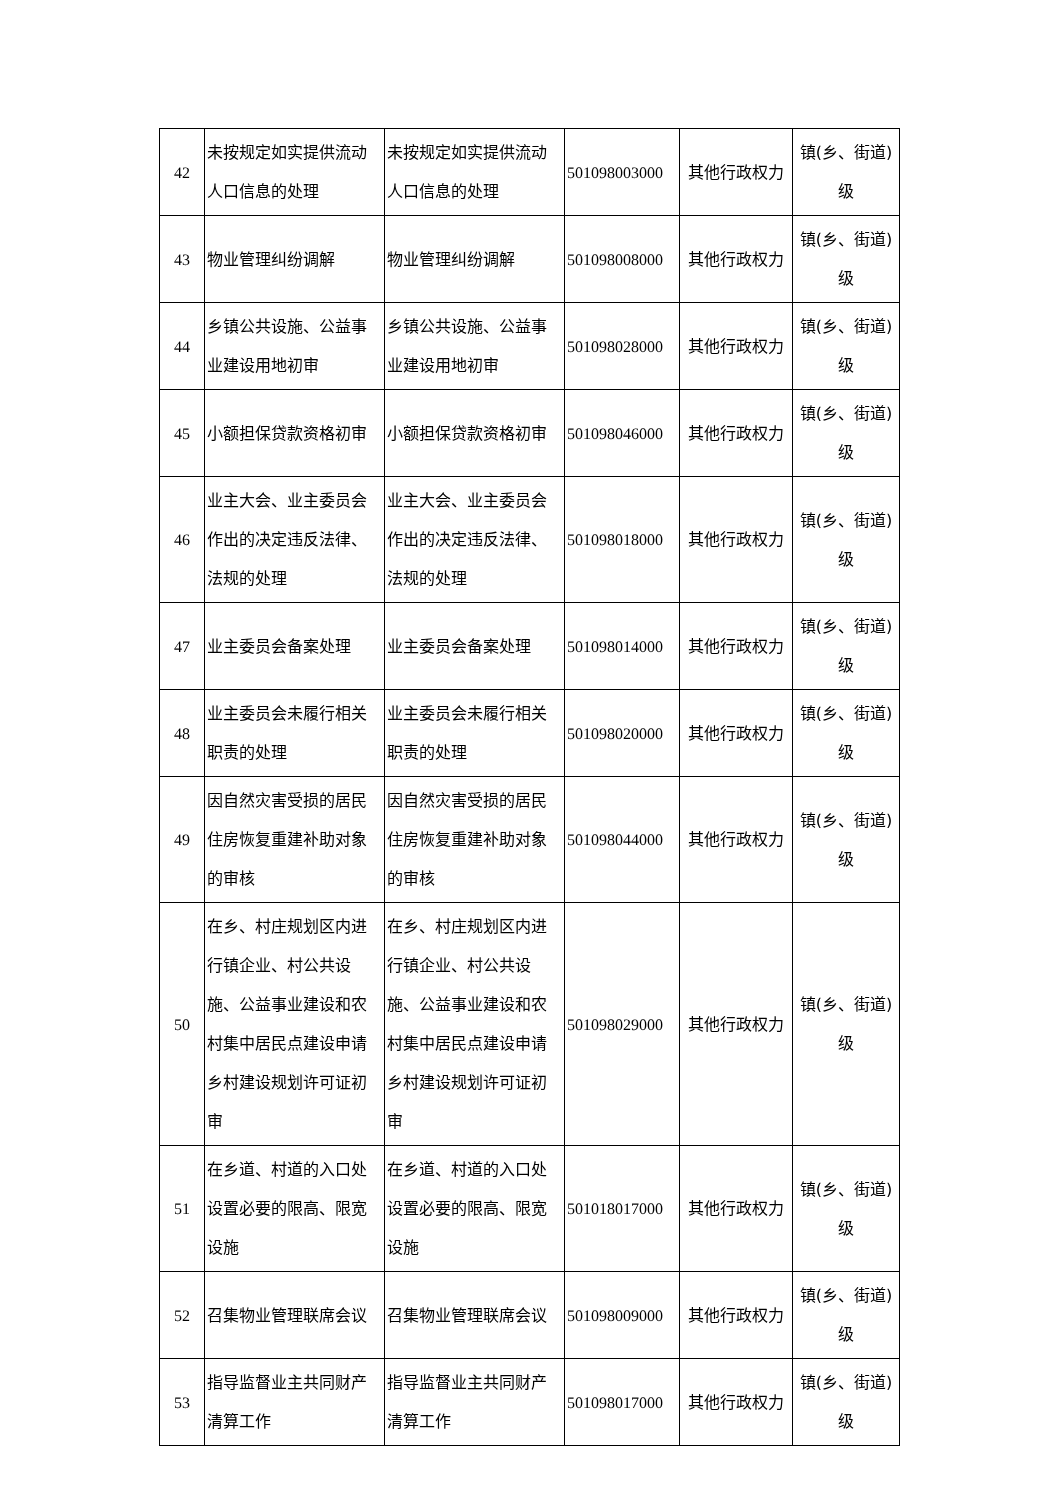| 42 | 未按规定如实提供流动人口信息的处理 | 未按规定如实提供流动人口信息的处理 | 501098003000 | 其他行政权力 | 镇(乡、街道)级 |
| 43 | 物业管理纠纷调解 | 物业管理纠纷调解 | 501098008000 | 其他行政权力 | 镇(乡、街道)级 |
| 44 | 乡镇公共设施、公益事业建设用地初审 | 乡镇公共设施、公益事业建设用地初审 | 501098028000 | 其他行政权力 | 镇(乡、街道)级 |
| 45 | 小额担保贷款资格初审 | 小额担保贷款资格初审 | 501098046000 | 其他行政权力 | 镇(乡、街道)级 |
| 46 | 业主大会、业主委员会作出的决定违反法律、法规的处理 | 业主大会、业主委员会作出的决定违反法律、法规的处理 | 501098018000 | 其他行政权力 | 镇(乡、街道)级 |
| 47 | 业主委员会备案处理 | 业主委员会备案处理 | 501098014000 | 其他行政权力 | 镇(乡、街道)级 |
| 48 | 业主委员会未履行相关职责的处理 | 业主委员会未履行相关职责的处理 | 501098020000 | 其他行政权力 | 镇(乡、街道)级 |
| 49 | 因自然灾害受损的居民住房恢复重建补助对象的审核 | 因自然灾害受损的居民住房恢复重建补助对象的审核 | 501098044000 | 其他行政权力 | 镇(乡、街道)级 |
| 50 | 在乡、村庄规划区内进行镇企业、村公共设施、公益事业建设和农村集中居民点建设申请乡村建设规划许可证初审 | 在乡、村庄规划区内进行镇企业、村公共设施、公益事业建设和农村集中居民点建设申请乡村建设规划许可证初审 | 501098029000 | 其他行政权力 | 镇(乡、街道)级 |
| 51 | 在乡道、村道的入口处设置必要的限高、限宽设施 | 在乡道、村道的入口处设置必要的限高、限宽设施 | 501018017000 | 其他行政权力 | 镇(乡、街道)级 |
| 52 | 召集物业管理联席会议 | 召集物业管理联席会议 | 501098009000 | 其他行政权力 | 镇(乡、街道)级 |
| 53 | 指导监督业主共同财产清算工作 | 指导监督业主共同财产清算工作 | 501098017000 | 其他行政权力 | 镇(乡、街道)级 |